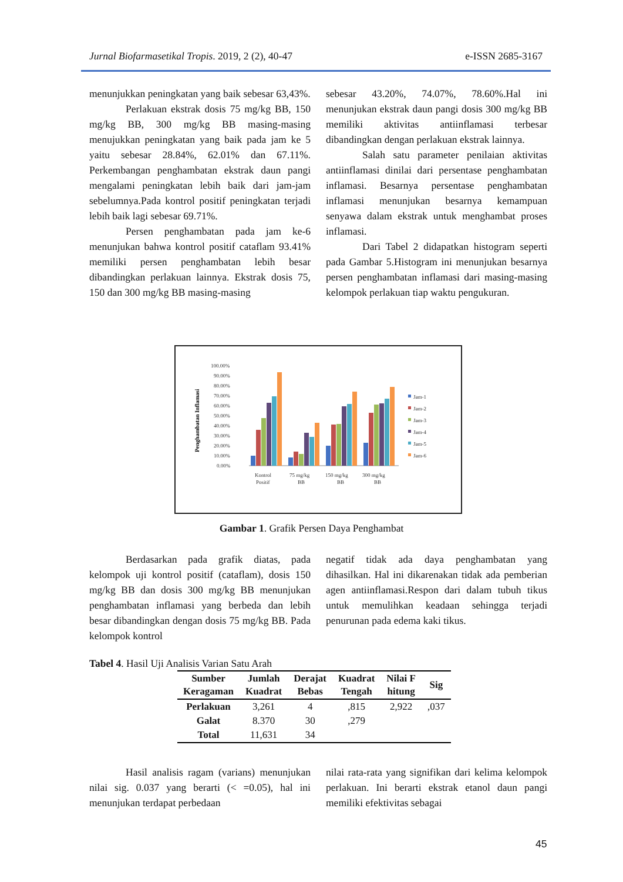Jurnal Biofarmasetikal Tropis. 2019, 2 (2), 40-47 e-ISSN 2685-3167
menunjukkan peningkatan yang baik sebesar 63,43%.
Perlakuan ekstrak dosis 75 mg/kg BB, 150 mg/kg BB, 300 mg/kg BB masing-masing menujukkan peningkatan yang baik pada jam ke 5 yaitu sebesar 28.84%, 62.01% dan 67.11%. Perkembangan penghambatan ekstrak daun pangi mengalami peningkatan lebih baik dari jam-jam sebelumnya.Pada kontrol positif peningkatan terjadi lebih baik lagi sebesar 69.71%.
Persen penghambatan pada jam ke-6 menunjukan bahwa kontrol positif cataflam 93.41% memiliki persen penghambatan lebih besar dibandingkan perlakuan lainnya. Ekstrak dosis 75, 150 dan 300 mg/kg BB masing-masing
sebesar 43.20%, 74.07%, 78.60%.Hal ini menunjukan ekstrak daun pangi dosis 300 mg/kg BB memiliki aktivitas antiinflamasi terbesar dibandingkan dengan perlakuan ekstrak lainnya.
Salah satu parameter penilaian aktivitas antiinflamasi dinilai dari persentase penghambatan inflamasi. Besarnya persentase penghambatan inflamasi menunjukan besarnya kemampuan senyawa dalam ekstrak untuk menghambat proses inflamasi.
Dari Tabel 2 didapatkan histogram seperti pada Gambar 5.Histogram ini menunjukan besarnya persen penghambatan inflamasi dari masing-masing kelompok perlakuan tiap waktu pengukuran.
Penghambatan Inflamasi
100.00%
90.00%
80.00%
70.00%
60.00%
50.00%
40.00%
30.00%
20.00%
10.00%
0.00%
Kontrol
Positif
75 mg/kg
BB
150 mg/kg
BB
300 mg/kg
BB
Jam-1
Jam-2
Jam-3
Jam-4
Jam-5
Jam-6
Gambar 1. Grafik Persen Daya Penghambat
Berdasarkan pada grafik diatas, pada kelompok uji kontrol positif (cataflam), dosis 150 mg/kg BB dan dosis 300 mg/kg BB menunjukan penghambatan inflamasi yang berbeda dan lebih besar dibandingkan dengan dosis 75 mg/kg BB. Pada kelompok kontrol
negatif tidak ada daya penghambatan yang dihasilkan. Hal ini dikarenakan tidak ada pemberian agen antiinflamasi.Respon dari dalam tubuh tikus untuk memulihkan keadaan sehingga terjadi penurunan pada edema kaki tikus.
Tabel 4. Hasil Uji Analisis Varian Satu Arah
| Sumber Keragaman | Jumlah Kuadrat | Derajat Bebas | Kuadrat Tengah | Nilai F hitung | Sig |
| --- | --- | --- | --- | --- | --- |
| Perlakuan | 3,261 | 4 | ,815 | 2,922 | ,037 |
| Galat | 8.370 | 30 | ,279 | | |
| Total | 11,631 | 34 | | | |
Hasil analisis ragam (varians) menunjukan nilai sig. 0.037 yang berarti (< =0.05), hal ini menunjukan terdapat perbedaan
nilai rata-rata yang signifikan dari kelima kelompok perlakuan. Ini berarti ekstrak etanol daun pangi memiliki efektivitas sebagai
45